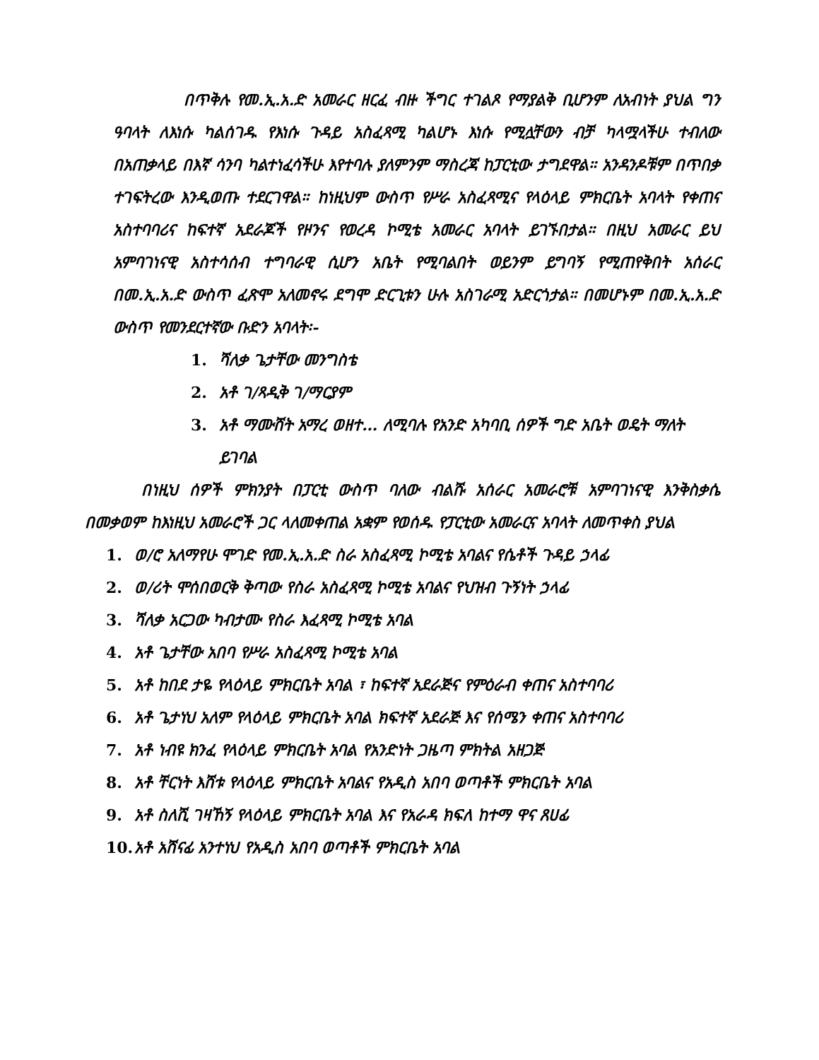በጥቅሉ የመ.ኢ.አ.ድ አመራር ዘርፈ ብዙ ችግር ተገልጾ የማያልቅ ቢሆንም ለአብነት ያህል ግን ዓባላት ለእነሱ ካልሰገዱ የእነሱ ጉዳይ አስፈጻሚ ካልሆኑ እነሱ የሚሏቸውን ብቻ ካላሟላችሁ ተብለው በአጠቃላይ በእኛ ሳንባ ካልተነፈሳችሁ እየተባሉ ያለምንም ማስረጃ ከፓርቲው ታግደዋል። አንዳንዶቹም በጥበቃ ተገፍትረው እንዲወጡ ተደርገዋል። ከነዚህም ውስጥ የሥራ አስፈጻሚና የላዕላይ ምክርቤት አባላት የቀጠና አስተባባሪና ከፍተኛ አደራጆች የዞንና የወረዳ ኮሚቴ አመራር አባላት ይገኙበታል። በዚህ አመራር ይህ አምባገነናዊ አስተሳሰብ ተግባራዊ ሲሆን አቤት የሚባልበት ወይንም ይግባኝ የሚጠየቅበት አሰራር በመ.ኢ.አ.ድ ውስጥ ፈጽሞ አለመኖሩ ደግሞ ድርጊቱን ሁሉ አስገራሚ አድርጎታል። በመሆኑም በመ.ኢ.አ.ድ ውስጥ የመንደርተኛው ቡድን አባላት፡-
1. ሻለቃ ጌታቸው መንግስቴ
2. አቶ ገ/ጻዲቅ ገ/ማርያም
3. አቶ ማሙሸት አማረ ወዘተ… ለሚባሉ የአንድ አካባቢ ሰዎች ግድ አቤት ወዴት ማለት ይገባል
በነዚህ ሰዎች ምክንያት በፓርቲ ውስጥ ባለው ብልሹ አሰራር አመራሮቹ አምባገነናዊ እንቅስቃሴ በመቃወም ከእነዚህ አመራሮች ጋር ላለመቀጠል አቋም የወሰዱ የፓርቲው አመራርና አባላት ለመጥቀስ ያህል
1. ወ/ሮ አለማየሁ ሞገድ የመ.ኢ.አ.ድ ስራ አስፈጻሚ ኮሚቴ አባልና የሴቶች ጉዳይ ኃላፊ
2. ወ/ሪት ሞሰበወርቅ ቅጣው የስራ አስፈጻሚ ኮሚቴ አባልና የህዝብ ጉኝነት ኃላፊ
3. ሻለቃ አርጋው ካብታሙ የስራ እፈጻሚ ኮሚቴ አባል
4. አቶ ጌታቸው አበባ የሥራ አስፈጻሚ ኮሚቴ አባል
5. አቶ ከበደ ታዬ የላዕላይ ምክርቤት አባል ፣ ከፍተኛ አደራጅና የምዕራብ ቀጠና አስተባባሪ
6. አቶ ጌታነህ አለም የላዕላይ ምክርቤት አባል ክፍተኛ አደራጅ እና የሰሜን ቀጠና አስተባባሪ
7. አቶ ነብዩ ክንፈ የላዕላይ ምክርቤት አባል የአንድነት ጋዜጣ ምክትል አዘጋጅ
8. አቶ ቸርነት እሸቱ የላዕላይ ምክርቤት አባልና የአዲስ አበባ ወጣቶች ምክርቤት አባል
9. አቶ ስለሺ ገዛኸኝ የላዕላይ ምክርቤት አባል እና የአራዳ ክፍለ ከተማ ዋና ጸሀፊ
10. አቶ አሸናፊ አንተነህ የአዲስ አበባ ወጣቶች ምክርቤት አባል